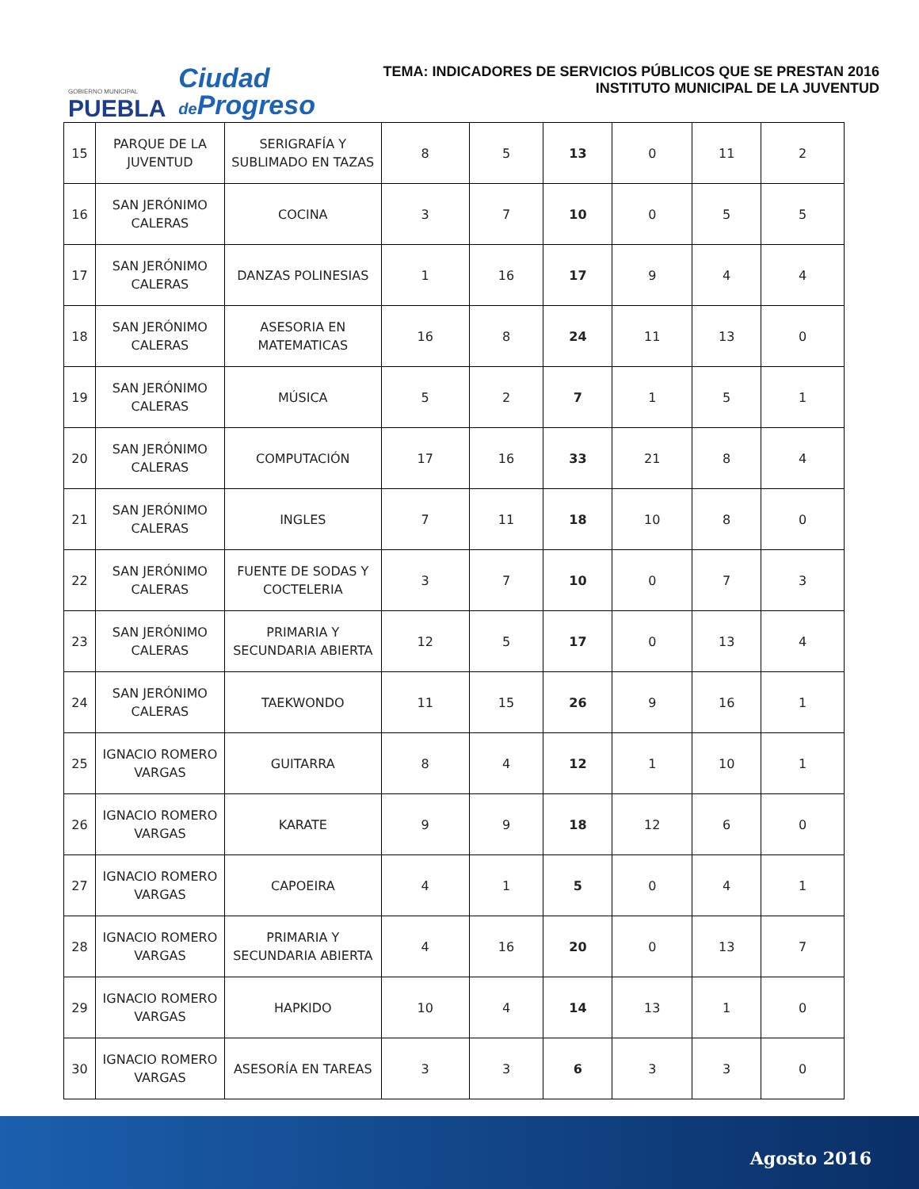GOBIERNO MUNICIPAL
PUEBLA
Ciudad
de Progreso
TEMA: INDICADORES DE SERVICIOS PÚBLICOS QUE SE PRESTAN 2016
INSTITUTO MUNICIPAL DE LA JUVENTUD
| 15 | PARQUE DE LA JUVENTUD | SERIGRAFÍA Y SUBLIMADO EN TAZAS | 8 | 5 | 13 | 0 | 11 | 2 |
| 16 | SAN JERÓNIMO CALERAS | COCINA | 3 | 7 | 10 | 0 | 5 | 5 |
| 17 | SAN JERÓNIMO CALERAS | DANZAS POLINESIAS | 1 | 16 | 17 | 9 | 4 | 4 |
| 18 | SAN JERÓNIMO CALERAS | ASESORIA EN MATEMATICAS | 16 | 8 | 24 | 11 | 13 | 0 |
| 19 | SAN JERÓNIMO CALERAS | MÚSICA | 5 | 2 | 7 | 1 | 5 | 1 |
| 20 | SAN JERÓNIMO CALERAS | COMPUTACIÓN | 17 | 16 | 33 | 21 | 8 | 4 |
| 21 | SAN JERÓNIMO CALERAS | INGLES | 7 | 11 | 18 | 10 | 8 | 0 |
| 22 | SAN JERÓNIMO CALERAS | FUENTE DE SODAS Y COCTELERIA | 3 | 7 | 10 | 0 | 7 | 3 |
| 23 | SAN JERÓNIMO CALERAS | PRIMARIA Y SECUNDARIA ABIERTA | 12 | 5 | 17 | 0 | 13 | 4 |
| 24 | SAN JERÓNIMO CALERAS | TAEKWONDO | 11 | 15 | 26 | 9 | 16 | 1 |
| 25 | IGNACIO ROMERO VARGAS | GUITARRA | 8 | 4 | 12 | 1 | 10 | 1 |
| 26 | IGNACIO ROMERO VARGAS | KARATE | 9 | 9 | 18 | 12 | 6 | 0 |
| 27 | IGNACIO ROMERO VARGAS | CAPOEIRA | 4 | 1 | 5 | 0 | 4 | 1 |
| 28 | IGNACIO ROMERO VARGAS | PRIMARIA Y SECUNDARIA ABIERTA | 4 | 16 | 20 | 0 | 13 | 7 |
| 29 | IGNACIO ROMERO VARGAS | HAPKIDO | 10 | 4 | 14 | 13 | 1 | 0 |
| 30 | IGNACIO ROMERO VARGAS | ASESORÍA EN TAREAS | 3 | 3 | 6 | 3 | 3 | 0 |
Agosto 2016